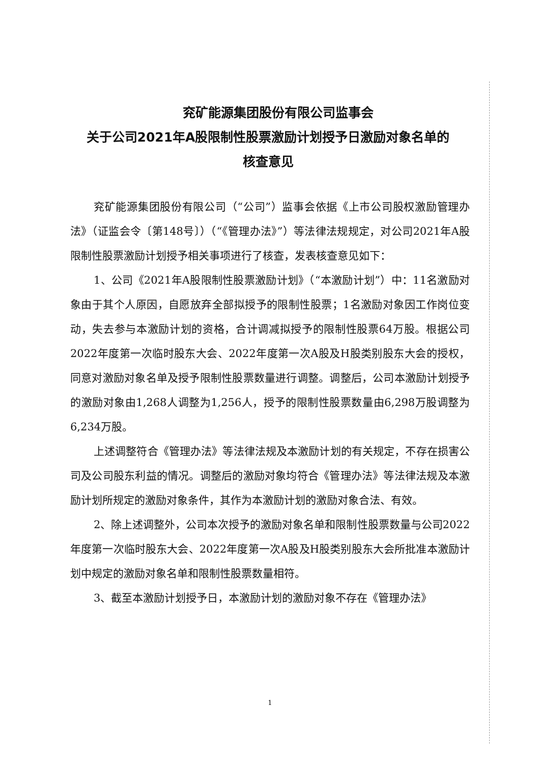兖矿能源集团股份有限公司监事会
关于公司2021年A股限制性股票激励计划授予日激励对象名单的
核查意见
兖矿能源集团股份有限公司（“公司”）监事会依据《上市公司股权激励管理办法》（证监会令〔第148号〕）（“《管理办法》”）等法律法规规定，对公司2021年A股限制性股票激励计划授予相关事项进行了核查，发表核查意见如下：
1、公司《2021年A股限制性股票激励计划》（“本激励计划”）中：11名激励对象由于其个人原因，自愿放弃全部拟授予的限制性股票；1名激励对象因工作岗位变动，失去参与本激励计划的资格，合计调减拟授予的限制性股票64万股。根据公司2022年度第一次临时股东大会、2022年度第一次A股及H股类别股东大会的授权，同意对激励对象名单及授予限制性股票数量进行调整。调整后，公司本激励计划授予的激励对象由1,268人调整为1,256人，授予的限制性股票数量由6,298万股调整为6,234万股。
上述调整符合《管理办法》等法律法规及本激励计划的有关规定，不存在损害公司及公司股东利益的情况。调整后的激励对象均符合《管理办法》等法律法规及本激励计划所规定的激励对象条件，其作为本激励计划的激励对象合法、有效。
2、除上述调整外，公司本次授予的激励对象名单和限制性股票数量与公司2022年度第一次临时股东大会、2022年度第一次A股及H股类别股东大会所批准本激励计划中规定的激励对象名单和限制性股票数量相符。
3、截至本激励计划授予日，本激励计划的激励对象不存在《管理办法》
1